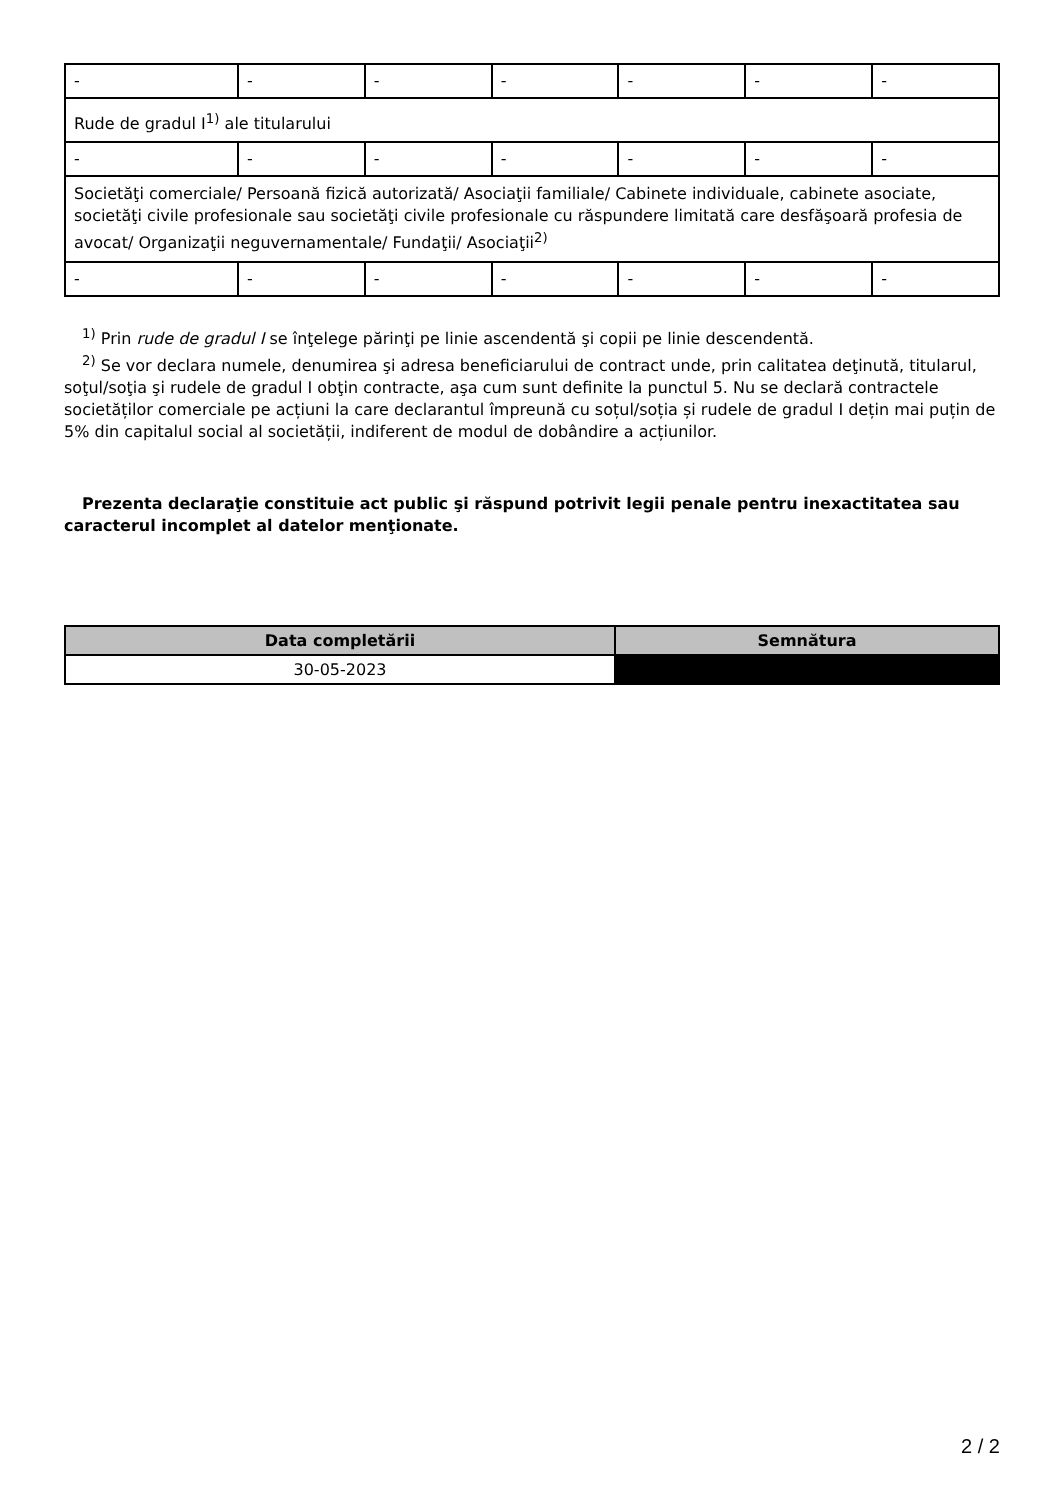| - | - | - | - | - | - | - |
| Rude de gradul I<sup>1)</sup> ale titularului | | | | | | |
| - | - | - | - | - | - | - |
| Societăţi comerciale/ Persoană fizică autorizată/ Asociaţii familiale/ Cabinete individuale, cabinete asociate, societăţi civile profesionale sau societăţi civile profesionale cu răspundere limitată care desfăşoară profesia de avocat/ Organizaţii neguvernamentale/ Fundaţii/ Asociaţii<sup>2)</sup> | | | | | | |
| - | - | - | - | - | - | - |
<sup>1)</sup> Prin rude de gradul I se înţelege părinţi pe linie ascendentă şi copii pe linie descendentă.
<sup>2)</sup> Se vor declara numele, denumirea şi adresa beneficiarului de contract unde, prin calitatea deţinută, titularul, soţul/soţia şi rudele de gradul I obţin contracte, aşa cum sunt definite la punctul 5. Nu se declară contractele societăților comerciale pe acțiuni la care declarantul împreună cu soțul/soția și rudele de gradul I dețin mai puțin de 5% din capitalul social al societății, indiferent de modul de dobândire a acțiunilor.
Prezenta declaraţie constituie act public şi răspund potrivit legii penale pentru inexactitatea sau caracterul incomplet al datelor menţionate.
| Data completării | Semnătura |
| --- | --- |
| 30-05-2023 | |
2 / 2